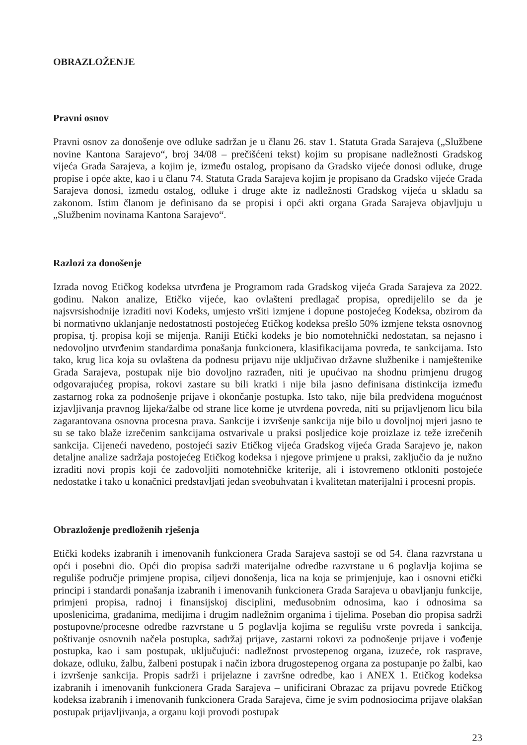OBRAZLOŽENJE
Pravni osnov
Pravni osnov za donošenje ove odluke sadržan je u članu 26. stav 1. Statuta Grada Sarajeva („Službene novine Kantona Sarajevo“, broj 34/08 – prečišćeni tekst) kojim su propisane nadležnosti Gradskog vijeća Grada Sarajeva, a kojim je, između ostalog, propisano da Gradsko vijeće donosi odluke, druge propise i opće akte, kao i u članu 74. Statuta Grada Sarajeva kojim je propisano da Gradsko vijeće Grada Sarajeva donosi, između ostalog, odluke i druge akte iz nadležnosti Gradskog vijeća u skladu sa zakonom. Istim članom je definisano da se propisi i opći akti organa Grada Sarajeva objavljuju u „Službenim novinama Kantona Sarajevo“.
Razlozi za donošenje
Izrada novog Etičkog kodeksa utvrđena je Programom rada Gradskog vijeća Grada Sarajeva za 2022. godinu. Nakon analize, Etičko vijeće, kao ovlašteni predlagač propisa, opredijelilo se da je najsvrsishodnije izraditi novi Kodeks, umjesto vršiti izmjene i dopune postojećeg Kodeksa, obzirom da bi normativno uklanjanje nedostatnosti postojećeg Etičkog kodeksa prešlo 50% izmjene teksta osnovnog propisa, tj. propisa koji se mijenja. Raniji Etički kodeks je bio nomotehnički nedostatan, sa nejasno i nedovoljno utvrđenim standardima ponašanja funkcionera, klasifikacijama povreda, te sankcijama. Isto tako, krug lica koja su ovlaštena da podnesu prijavu nije uključivao državne službenike i namještenike Grada Sarajeva, postupak nije bio dovoljno razrađen, niti je upućivao na shodnu primjenu drugog odgovarajućeg propisa, rokovi zastare su bili kratki i nije bila jasno definisana distinkcija između zastarnog roka za podnošenje prijave i okončanje postupka. Isto tako, nije bila predviđena mogućnost izjavljivanja pravnog lijeka/žalbe od strane lice kome je utvrđena povreda, niti su prijavljenom licu bila zagarantovana osnovna procesna prava. Sankcije i izvršenje sankcija nije bilo u dovoljnoj mjeri jasno te su se tako blaže izrečenim sankcijama ostvarivale u praksi posljedice koje proizlaze iz teže izrečenih sankcija. Cijeneći navedeno, postojeći saziv Etičkog vijeća Gradskog vijeća Grada Sarajevo je, nakon detaljne analize sadržaja postojećeg Etičkog kodeksa i njegove primjene u praksi, zaključio da je nužno izraditi novi propis koji će zadovoljiti nomotehničke kriterije, ali i istovremeno otkloniti postojeće nedostatke i tako u konačnici predstavljati jedan sveobuhvatan i kvalitetan materijalni i procesni propis.
Obrazloženje predloženih rješenja
Etički kodeks izabranih i imenovanih funkcionera Grada Sarajeva sastoji se od 54. člana razvrstana u opći i posebni dio. Opći dio propisa sadrži materijalne odredbe razvrstane u 6 poglavlja kojima se reguliše područje primjene propisa, ciljevi donošenja, lica na koja se primjenjuje, kao i osnovni etički principi i standardi ponašanja izabranih i imenovanih funkcionera Grada Sarajeva u obavljanju funkcije, primjeni propisa, radnoj i finansijskoj disciplini, međusobnim odnosima, kao i odnosima sa uposlenicima, građanima, medijima i drugim nadležnim organima i tijelima. Poseban dio propisa sadrži postupovne/procesne odredbe razvrstane u 5 poglavlja kojima se regulišu vrste povreda i sankcija, poštivanje osnovnih načela postupka, sadržaj prijave, zastarni rokovi za podnošenje prijave i vođenje postupka, kao i sam postupak, uključujući: nadležnost prvostepenog organa, izuzeće, rok rasprave, dokaze, odluku, žalbu, žalbeni postupak i način izbora drugostepenog organa za postupanje po žalbi, kao i izvršenje sankcija. Propis sadrži i prijelazne i završne odredbe, kao i ANEX 1. Etičkog kodeksa izabranih i imenovanih funkcionera Grada Sarajeva – unificirani Obrazac za prijavu povrede Etičkog kodeksa izabranih i imenovanih funkcionera Grada Sarajeva, čime je svim podnosiocima prijave olakšan postupak prijavljivanja, a organu koji provodi postupak
23